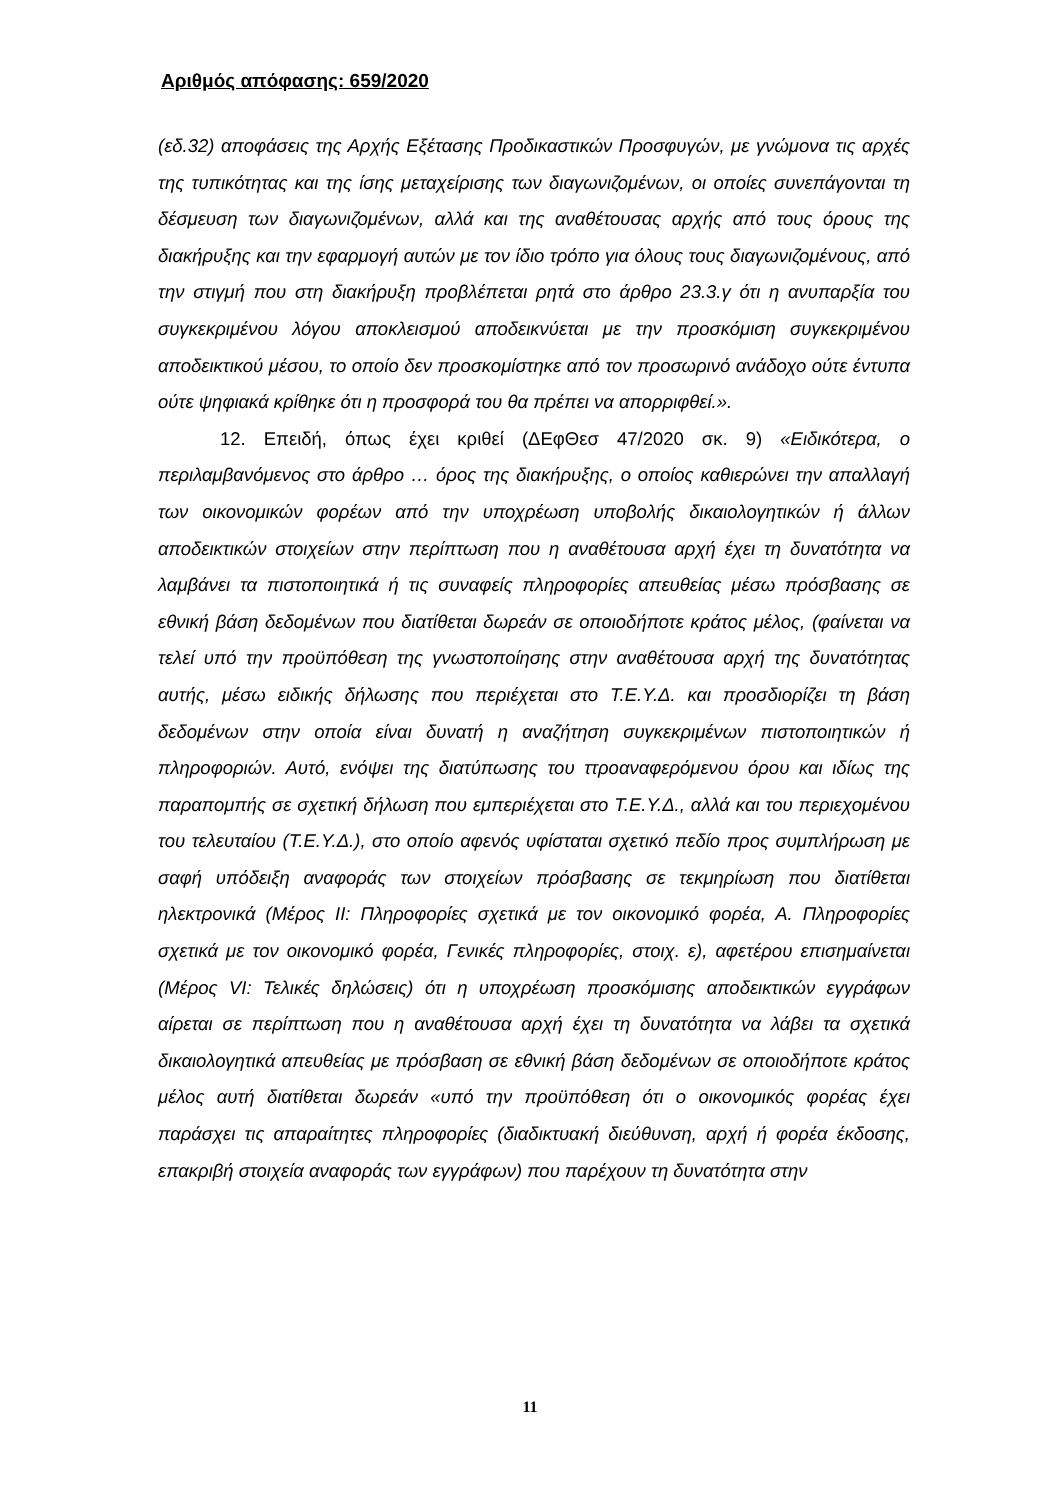Αριθμός απόφασης: 659/2020
(εδ.32) αποφάσεις της Αρχής Εξέτασης Προδικαστικών Προσφυγών, με γνώμονα τις αρχές της τυπικότητας και της ίσης μεταχείρισης των διαγωνιζομένων, οι οποίες συνεπάγονται τη δέσμευση των διαγωνιζομένων, αλλά και της αναθέτουσας αρχής από τους όρους της διακήρυξης και την εφαρμογή αυτών με τον ίδιο τρόπο για όλους τους διαγωνιζομένους, από την στιγμή που στη διακήρυξη προβλέπεται ρητά στο άρθρο 23.3.γ ότι η ανυπαρξία του συγκεκριμένου λόγου αποκλεισμού αποδεικνύεται με την προσκόμιση συγκεκριμένου αποδεικτικού μέσου, το οποίο δεν προσκομίστηκε από τον προσωρινό ανάδοχο ούτε έντυπα ούτε ψηφιακά κρίθηκε ότι η προσφορά του θα πρέπει να απορριφθεί.».
12. Επειδή, όπως έχει κριθεί (ΔΕφΘεσ 47/2020 σκ. 9) «Ειδικότερα, ο περιλαμβανόμενος στο άρθρο … όρος της διακήρυξης, ο οποίος καθιερώνει την απαλλαγή των οικονομικών φορέων από την υποχρέωση υποβολής δικαιολογητικών ή άλλων αποδεικτικών στοιχείων στην περίπτωση που η αναθέτουσα αρχή έχει τη δυνατότητα να λαμβάνει τα πιστοποιητικά ή τις συναφείς πληροφορίες απευθείας μέσω πρόσβασης σε εθνική βάση δεδομένων που διατίθεται δωρεάν σε οποιοδήποτε κράτος μέλος, (φαίνεται να τελεί υπό την προϋπόθεση της γνωστοποίησης στην αναθέτουσα αρχή της δυνατότητας αυτής, μέσω ειδικής δήλωσης που περιέχεται στο Τ.Ε.Υ.Δ. και προσδιορίζει τη βάση δεδομένων στην οποία είναι δυνατή η αναζήτηση συγκεκριμένων πιστοποιητικών ή πληροφοριών. Αυτό, ενόψει της διατύπωσης του ττροαναφερόμενου όρου και ιδίως της παραπομπής σε σχετική δήλωση που εμπεριέχεται στο Τ.Ε.Υ.Δ., αλλά και του περιεχομένου του τελευταίου (Τ.Ε.Υ.Δ.), στο οποίο αφενός υφίσταται σχετικό πεδίο προς συμπλήρωση με σαφή υπόδειξη αναφοράς των στοιχείων πρόσβασης σε τεκμηρίωση που διατίθεται ηλεκτρονικά (Μέρος ΙΙ: Πληροφορίες σχετικά με τον οικονομικό φορέα, Α. Πληροφορίες σχετικά με τον οικονομικό φορέα, Γενικές πληροφορίες, στοιχ. ε), αφετέρου επισημαίνεται (Μέρος VI: Τελικές δηλώσεις) ότι η υποχρέωση προσκόμισης αποδεικτικών εγγράφων αίρεται σε περίπτωση που η αναθέτουσα αρχή έχει τη δυνατότητα να λάβει τα σχετικά δικαιολογητικά απευθείας με πρόσβαση σε εθνική βάση δεδομένων σε οποιοδήποτε κράτος μέλος αυτή διατίθεται δωρεάν «υπό την προϋπόθεση ότι ο οικονομικός φορέας έχει παράσχει τις απαραίτητες πληροφορίες (διαδικτυακή διεύθυνση, αρχή ή φορέα έκδοσης, επακριβή στοιχεία αναφοράς των εγγράφων) που παρέχουν τη δυνατότητα στην
11